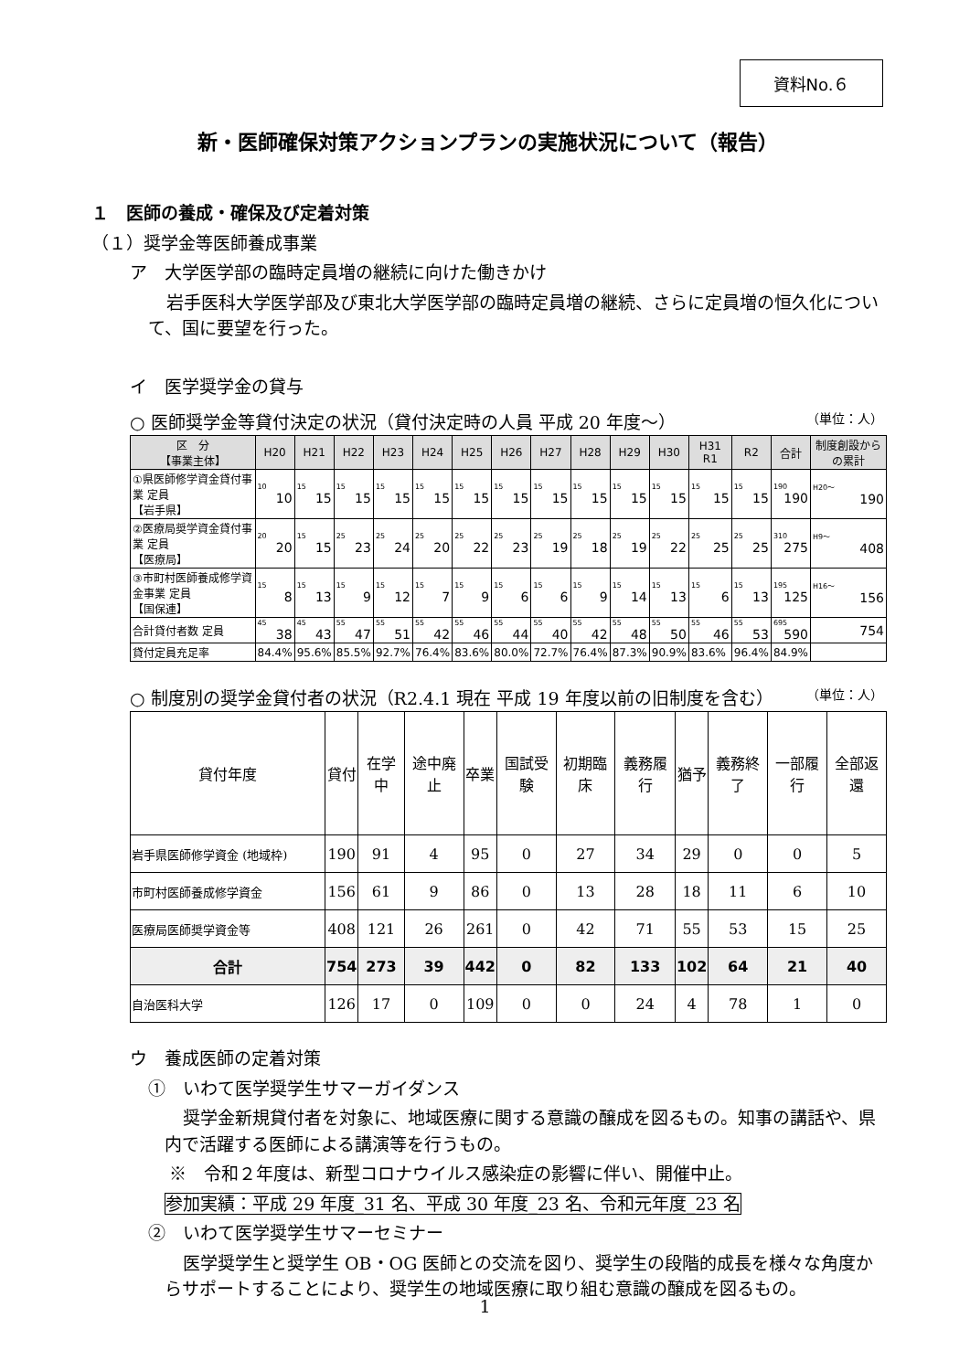資料No.６
新・医師確保対策アクションプランの実施状況について（報告）
１　医師の養成・確保及び定着対策
（１）奨学金等医師養成事業
ア　大学医学部の臨時定員増の継続に向けた働きかけ
岩手医科大学医学部及び東北大学医学部の臨時定員増の継続、さらに定員増の恒久化について、国に要望を行った。
イ　医学奨学金の貸与
○ 医師奨学金等貸付決定の状況（貸付決定時の人員 平成 20 年度～） （単位：人）
| 区 分 【事業主体】 | H20 | H21 | H22 | H23 | H24 | H25 | H26 | H27 | H28 | H29 | H30 | H31 R1 | R2 | 合計 | 制度創設からの累計 |
| --- | --- | --- | --- | --- | --- | --- | --- | --- | --- | --- | --- | --- | --- | --- | --- |
| ①県医師修学資金貸付事業 定員 【岩手県】 | 10 10 | 15 15 | 15 15 | 15 15 | 15 15 | 15 15 | 15 15 | 15 15 | 15 15 | 15 15 | 15 15 | 15 15 | 15 15 | 190 190 | H20～ 190 |
| ②医療局奨学資金貸付事業 定員 【医療局】 | 20 20 | 15 15 | 25 23 | 25 24 | 25 20 | 25 22 | 25 23 | 25 19 | 25 18 | 25 19 | 25 22 | 25 25 | 25 25 | 310 275 | H9～ 408 |
| ③市町村医師養成修学資金事業 定員 【国保連】 | 15 8 | 15 13 | 15 9 | 15 12 | 15 7 | 15 9 | 15 6 | 15 6 | 15 9 | 15 14 | 15 13 | 15 6 | 15 13 | 195 125 | H16～ 156 |
| 合計貸付者数 定員 | 45 38 | 45 43 | 55 47 | 55 51 | 55 42 | 55 46 | 55 44 | 55 40 | 55 42 | 55 48 | 55 50 | 55 46 | 55 53 | 695 590 | 754 |
| 貸付定員充足率 | 84.4% | 95.6% | 85.5% | 92.7% | 76.4% | 83.6% | 80.0% | 72.7% | 76.4% | 87.3% | 90.9% | 83.6% | 96.4% | 84.9% | |
○ 制度別の奨学金貸付者の状況（R2.4.1 現在 平成 19 年度以前の旧制度を含む） （単位：人）
| 貸付年度 | 貸付 | 在学中 | 途中廃止 | 卒業 | 国試受験 | 初期臨床 | 義務履行 | 猶予 | 義務終了 | 一部履行 | 全部返還 |
| --- | --- | --- | --- | --- | --- | --- | --- | --- | --- | --- | --- |
| 岩手県医師修学資金 (地域枠) | 190 | 91 | 4 | 95 | 0 | 27 | 34 | 29 | 0 | 0 | 5 |
| 市町村医師養成修学資金 | 156 | 61 | 9 | 86 | 0 | 13 | 28 | 18 | 11 | 6 | 10 |
| 医療局医師奨学資金等 | 408 | 121 | 26 | 261 | 0 | 42 | 71 | 55 | 53 | 15 | 25 |
| 合計 | 754 | 273 | 39 | 442 | 0 | 82 | 133 | 102 | 64 | 21 | 40 |
| 自治医科大学 | 126 | 17 | 0 | 109 | 0 | 0 | 24 | 4 | 78 | 1 | 0 |
ウ　養成医師の定着対策
①　いわて医学奨学生サマーガイダンス
奨学金新規貸付者を対象に、地域医療に関する意識の醸成を図るもの。知事の講話や、県内で活躍する医師による講演等を行うもの。
※　令和２年度は、新型コロナウイルス感染症の影響に伴い、開催中止。
参加実績：平成 29 年度_31 名、平成 30 年度_23 名、令和元年度_23 名
②　いわて医学奨学生サマーセミナー
医学奨学生と奨学生 OB・OG 医師との交流を図り、奨学生の段階的成長を様々な角度からサポートすることにより、奨学生の地域医療に取り組む意識の醸成を図るもの。
1